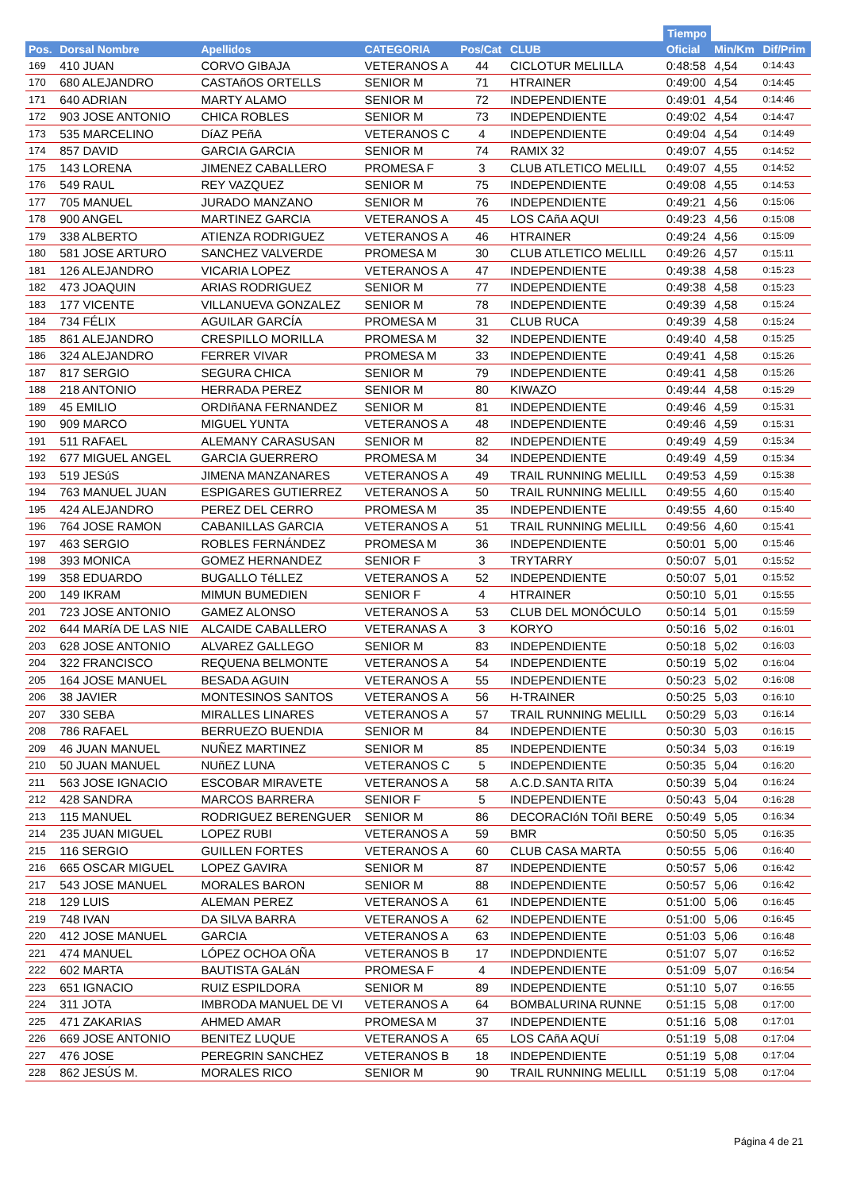| | | | | | | | Tiempo | | |
| --- | --- | --- | --- | --- | --- | --- | --- | --- | --- |
| Pos. | Dorsal Nombre | Apellidos | CATEGORIA | Pos/Cat | CLUB | | Oficial | Min/Km | Dif/Prim |
| 169 | 410 JUAN | CORVO GIBAJA | VETERANOS A | 44 | CICLOTUR MELILLA | | 0:48:58 | 4,54 | 0:14:43 |
| 170 | 680 ALEJANDRO | CASTAñOS ORTELLS | SENIOR M | 71 | HTRAINER | | 0:49:00 | 4,54 | 0:14:45 |
| 171 | 640 ADRIAN | MARTY ALAMO | SENIOR M | 72 | INDEPENDIENTE | | 0:49:01 | 4,54 | 0:14:46 |
| 172 | 903 JOSE ANTONIO | CHICA ROBLES | SENIOR M | 73 | INDEPENDIENTE | | 0:49:02 | 4,54 | 0:14:47 |
| 173 | 535 MARCELINO | DíAZ PEñA | VETERANOS C | 4 | INDEPENDIENTE | | 0:49:04 | 4,54 | 0:14:49 |
| 174 | 857 DAVID | GARCIA GARCIA | SENIOR M | 74 | RAMIX 32 | | 0:49:07 | 4,55 | 0:14:52 |
| 175 | 143 LORENA | JIMENEZ CABALLERO | PROMESA F | 3 | CLUB ATLETICO MELILL | | 0:49:07 | 4,55 | 0:14:52 |
| 176 | 549 RAUL | REY VAZQUEZ | SENIOR M | 75 | INDEPENDIENTE | | 0:49:08 | 4,55 | 0:14:53 |
| 177 | 705 MANUEL | JURADO MANZANO | SENIOR M | 76 | INDEPENDIENTE | | 0:49:21 | 4,56 | 0:15:06 |
| 178 | 900 ANGEL | MARTINEZ GARCIA | VETERANOS A | 45 | LOS CAñA AQUI | | 0:49:23 | 4,56 | 0:15:08 |
| 179 | 338 ALBERTO | ATIENZA RODRIGUEZ | VETERANOS A | 46 | HTRAINER | | 0:49:24 | 4,56 | 0:15:09 |
| 180 | 581 JOSE ARTURO | SANCHEZ VALVERDE | PROMESA M | 30 | CLUB ATLETICO MELILL | | 0:49:26 | 4,57 | 0:15:11 |
| 181 | 126 ALEJANDRO | VICARIA LOPEZ | VETERANOS A | 47 | INDEPENDIENTE | | 0:49:38 | 4,58 | 0:15:23 |
| 182 | 473 JOAQUIN | ARIAS RODRIGUEZ | SENIOR M | 77 | INDEPENDIENTE | | 0:49:38 | 4,58 | 0:15:23 |
| 183 | 177 VICENTE | VILLANUEVA GONZALEZ | SENIOR M | 78 | INDEPENDIENTE | | 0:49:39 | 4,58 | 0:15:24 |
| 184 | 734 FÉLIX | AGUILAR GARCÍA | PROMESA M | 31 | CLUB RUCA | | 0:49:39 | 4,58 | 0:15:24 |
| 185 | 861 ALEJANDRO | CRESPILLO MORILLA | PROMESA M | 32 | INDEPENDIENTE | | 0:49:40 | 4,58 | 0:15:25 |
| 186 | 324 ALEJANDRO | FERRER VIVAR | PROMESA M | 33 | INDEPENDIENTE | | 0:49:41 | 4,58 | 0:15:26 |
| 187 | 817 SERGIO | SEGURA CHICA | SENIOR M | 79 | INDEPENDIENTE | | 0:49:41 | 4,58 | 0:15:26 |
| 188 | 218 ANTONIO | HERRADA PEREZ | SENIOR M | 80 | KIWAZO | | 0:49:44 | 4,58 | 0:15:29 |
| 189 | 45 EMILIO | ORDIñANA FERNANDEZ | SENIOR M | 81 | INDEPENDIENTE | | 0:49:46 | 4,59 | 0:15:31 |
| 190 | 909 MARCO | MIGUEL YUNTA | VETERANOS A | 48 | INDEPENDIENTE | | 0:49:46 | 4,59 | 0:15:31 |
| 191 | 511 RAFAEL | ALEMANY CARASUSAN | SENIOR M | 82 | INDEPENDIENTE | | 0:49:49 | 4,59 | 0:15:34 |
| 192 | 677 MIGUEL ANGEL | GARCIA GUERRERO | PROMESA M | 34 | INDEPENDIENTE | | 0:49:49 | 4,59 | 0:15:34 |
| 193 | 519 JESúS | JIMENA MANZANARES | VETERANOS A | 49 | TRAIL RUNNING MELILL | | 0:49:53 | 4,59 | 0:15:38 |
| 194 | 763 MANUEL JUAN | ESPIGARES GUTIERREZ | VETERANOS A | 50 | TRAIL RUNNING MELILL | | 0:49:55 | 4,60 | 0:15:40 |
| 195 | 424 ALEJANDRO | PEREZ DEL CERRO | PROMESA M | 35 | INDEPENDIENTE | | 0:49:55 | 4,60 | 0:15:40 |
| 196 | 764 JOSE RAMON | CABANILLAS GARCIA | VETERANOS A | 51 | TRAIL RUNNING MELILL | | 0:49:56 | 4,60 | 0:15:41 |
| 197 | 463 SERGIO | ROBLES FERNÁNDEZ | PROMESA M | 36 | INDEPENDIENTE | | 0:50:01 | 5,00 | 0:15:46 |
| 198 | 393 MONICA | GOMEZ HERNANDEZ | SENIOR F | 3 | TRYTARRY | | 0:50:07 | 5,01 | 0:15:52 |
| 199 | 358 EDUARDO | BUGALLO TéLLEZ | VETERANOS A | 52 | INDEPENDIENTE | | 0:50:07 | 5,01 | 0:15:52 |
| 200 | 149 IKRAM | MIMUN BUMEDIEN | SENIOR F | 4 | HTRAINER | | 0:50:10 | 5,01 | 0:15:55 |
| 201 | 723 JOSE ANTONIO | GAMEZ ALONSO | VETERANOS A | 53 | CLUB DEL MONÓCULO | | 0:50:14 | 5,01 | 0:15:59 |
| 202 | 644 MARíA DE LAS NIE | ALCAIDE CABALLERO | VETERANAS A | 3 | KORYO | | 0:50:16 | 5,02 | 0:16:01 |
| 203 | 628 JOSE ANTONIO | ALVAREZ GALLEGO | SENIOR M | 83 | INDEPENDIENTE | | 0:50:18 | 5,02 | 0:16:03 |
| 204 | 322 FRANCISCO | REQUENA BELMONTE | VETERANOS A | 54 | INDEPENDIENTE | | 0:50:19 | 5,02 | 0:16:04 |
| 205 | 164 JOSE MANUEL | BESADA AGUIN | VETERANOS A | 55 | INDEPENDIENTE | | 0:50:23 | 5,02 | 0:16:08 |
| 206 | 38 JAVIER | MONTESINOS SANTOS | VETERANOS A | 56 | H-TRAINER | | 0:50:25 | 5,03 | 0:16:10 |
| 207 | 330 SEBA | MIRALLES LINARES | VETERANOS A | 57 | TRAIL RUNNING MELILL | | 0:50:29 | 5,03 | 0:16:14 |
| 208 | 786 RAFAEL | BERRUEZO BUENDIA | SENIOR M | 84 | INDEPENDIENTE | | 0:50:30 | 5,03 | 0:16:15 |
| 209 | 46 JUAN MANUEL | NUÑEZ MARTINEZ | SENIOR M | 85 | INDEPENDIENTE | | 0:50:34 | 5,03 | 0:16:19 |
| 210 | 50 JUAN MANUEL | NUñEZ LUNA | VETERANOS C | 5 | INDEPENDIENTE | | 0:50:35 | 5,04 | 0:16:20 |
| 211 | 563 JOSE IGNACIO | ESCOBAR MIRAVETE | VETERANOS A | 58 | A.C.D.SANTA RITA | | 0:50:39 | 5,04 | 0:16:24 |
| 212 | 428 SANDRA | MARCOS BARRERA | SENIOR F | 5 | INDEPENDIENTE | | 0:50:43 | 5,04 | 0:16:28 |
| 213 | 115 MANUEL | RODRIGUEZ BERENGUER | SENIOR M | 86 | DECORACIóN TOñI BERE | | 0:50:49 | 5,05 | 0:16:34 |
| 214 | 235 JUAN MIGUEL | LOPEZ RUBI | VETERANOS A | 59 | BMR | | 0:50:50 | 5,05 | 0:16:35 |
| 215 | 116 SERGIO | GUILLEN FORTES | VETERANOS A | 60 | CLUB CASA MARTA | | 0:50:55 | 5,06 | 0:16:40 |
| 216 | 665 OSCAR MIGUEL | LOPEZ GAVIRA | SENIOR M | 87 | INDEPENDIENTE | | 0:50:57 | 5,06 | 0:16:42 |
| 217 | 543 JOSE MANUEL | MORALES BARON | SENIOR M | 88 | INDEPENDIENTE | | 0:50:57 | 5,06 | 0:16:42 |
| 218 | 129 LUIS | ALEMAN PEREZ | VETERANOS A | 61 | INDEPENDIENTE | | 0:51:00 | 5,06 | 0:16:45 |
| 219 | 748 IVAN | DA SILVA BARRA | VETERANOS A | 62 | INDEPENDIENTE | | 0:51:00 | 5,06 | 0:16:45 |
| 220 | 412 JOSE MANUEL | GARCIA | VETERANOS A | 63 | INDEPENDIENTE | | 0:51:03 | 5,06 | 0:16:48 |
| 221 | 474 MANUEL | LÓPEZ OCHOA OÑA | VETERANOS B | 17 | INDEPDNDIENTE | | 0:51:07 | 5,07 | 0:16:52 |
| 222 | 602 MARTA | BAUTISTA GALáN | PROMESA F | 4 | INDEPENDIENTE | | 0:51:09 | 5,07 | 0:16:54 |
| 223 | 651 IGNACIO | RUIZ ESPILDORA | SENIOR M | 89 | INDEPENDIENTE | | 0:51:10 | 5,07 | 0:16:55 |
| 224 | 311 JOTA | IMBRODA MANUEL DE VI | VETERANOS A | 64 | BOMBALURINA RUNNE | | 0:51:15 | 5,08 | 0:17:00 |
| 225 | 471 ZAKARIAS | AHMED AMAR | PROMESA M | 37 | INDEPENDIENTE | | 0:51:16 | 5,08 | 0:17:01 |
| 226 | 669 JOSE ANTONIO | BENITEZ LUQUE | VETERANOS A | 65 | LOS CAñA AQUí | | 0:51:19 | 5,08 | 0:17:04 |
| 227 | 476 JOSE | PEREGRIN SANCHEZ | VETERANOS B | 18 | INDEPENDIENTE | | 0:51:19 | 5,08 | 0:17:04 |
| 228 | 862 JESÚS M. | MORALES RICO | SENIOR M | 90 | TRAIL RUNNING MELILL | | 0:51:19 | 5,08 | 0:17:04 |
Página 4 de 21